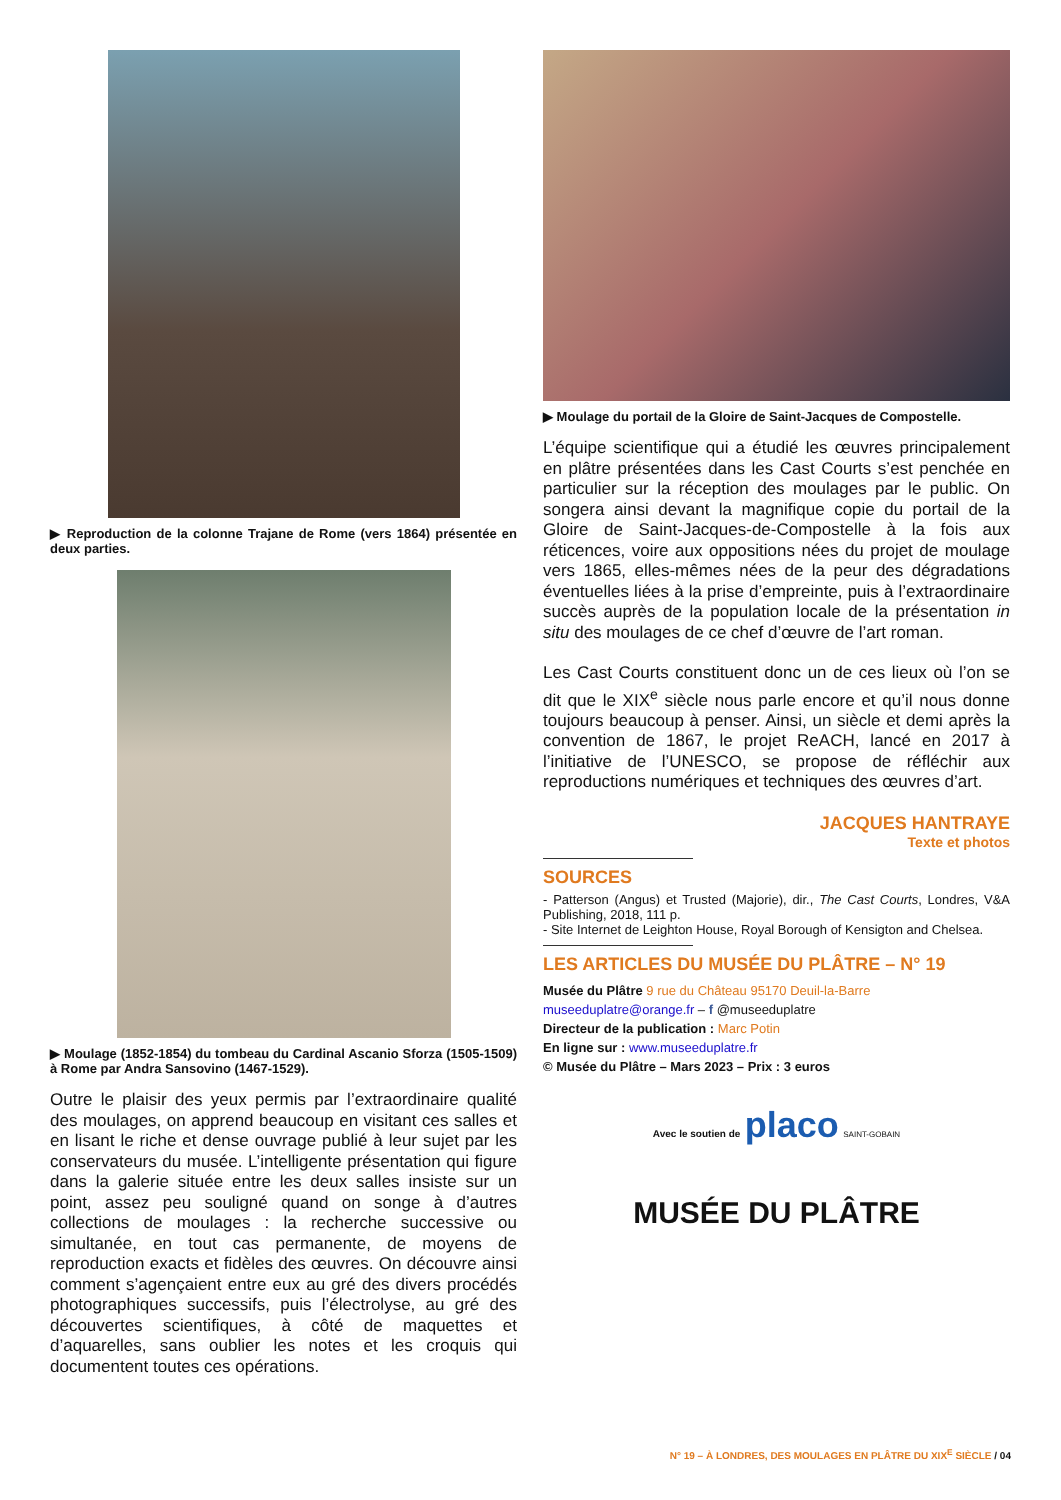▶ Reproduction de la colonne Trajane de Rome (vers 1864) présentée en deux parties.
▶ Moulage (1852-1854) du tombeau du Cardinal Ascanio Sforza (1505-1509) à Rome par Andra Sansovino (1467-1529).
Outre le plaisir des yeux permis par l’extraordinaire qualité des moulages, on apprend beaucoup en visitant ces salles et en lisant le riche et dense ouvrage publié à leur sujet par les conservateurs du musée. L’intelligente présentation qui figure dans la galerie située entre les deux salles insiste sur un point, assez peu souligné quand on songe à d’autres collections de moulages : la recherche successive ou simultanée, en tout cas permanente, de moyens de reproduction exacts et fidèles des œuvres. On découvre ainsi comment s’agençaient entre eux au gré des divers procédés photographiques successifs, puis l’électrolyse, au gré des découvertes scientifiques, à côté de maquettes et d’aquarelles, sans oublier les notes et les croquis qui documentent toutes ces opérations.
▶ Moulage du portail de la Gloire de Saint-Jacques de Compostelle.
L’équipe scientifique qui a étudié les œuvres principalement en plâtre présentées dans les Cast Courts s’est penchée en particulier sur la réception des moulages par le public. On songera ainsi devant la magnifique copie du portail de la Gloire de Saint-Jacques-de-Compostelle à la fois aux réticences, voire aux oppositions nées du projet de moulage vers 1865, elles-mêmes nées de la peur des dégradations éventuelles liées à la prise d’empreinte, puis à l’extraordinaire succès auprès de la population locale de la présentation in situ des moulages de ce chef d’œuvre de l’art roman.
Les Cast Courts constituent donc un de ces lieux où l’on se dit que le XIX<sup>e</sup> siècle nous parle encore et qu’il nous donne toujours beaucoup à penser. Ainsi, un siècle et demi après la convention de 1867, le projet ReACH, lancé en 2017 à l’initiative de l’UNESCO, se propose de réfléchir aux reproductions numériques et techniques des œuvres d’art.
JACQUES HANTRAYE
Texte et photos
SOURCES
- Patterson (Angus) et Trusted (Majorie), dir., The Cast Courts, Londres, V&A Publishing, 2018, 111 p.
- Site Internet de Leighton House, Royal Borough of Kensigton and Chelsea.
LES ARTICLES DU MUSÉE DU PLÂTRE – N° 19
Musée du Plâtre 9 rue du Château 95170 Deuil-la-Barre
museeduplatre@orange.fr – f @museeduplatre
Directeur de la publication : Marc Potin
En ligne sur : www.museeduplatre.fr
© Musée du Plâtre – Mars 2023 – Prix : 3 euros
Avec le soutien de placo SAINT-GOBAIN
MUSÉE DU PLÂTRE
N° 19 – À LONDRES, DES MOULAGES EN PLÂTRE DU XIX<sup>E</sup> SIÈCLE / 04